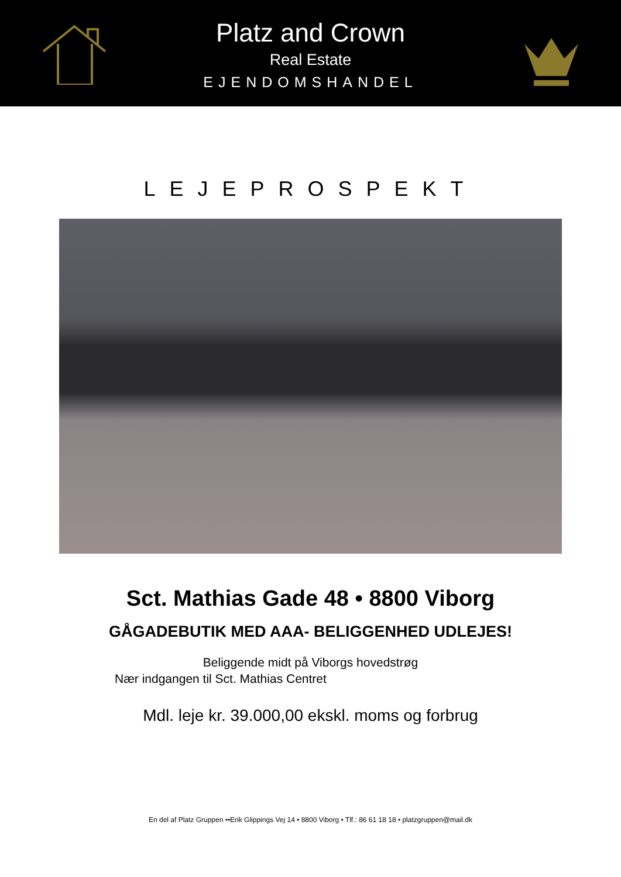Platz and Crown
Real Estate
EJENDOMSHANDEL
LEJEPROSPEKT
Sct. Mathias Gade 48 • 8800 Viborg
GÅGADEBUTIK MED AAA- BELIGGENHED UDLEJES!
Beliggende midt på Viborgs hovedstrøg
Nær indgangen til Sct. Mathias Centret
Mdl. leje kr. 39.000,00 ekskl. moms og forbrug
En del af Platz Gruppen ••Erik Glippings Vej 14 • 8800 Viborg • Tlf.: 86 61 18 18 • platzgruppen@mail.dk